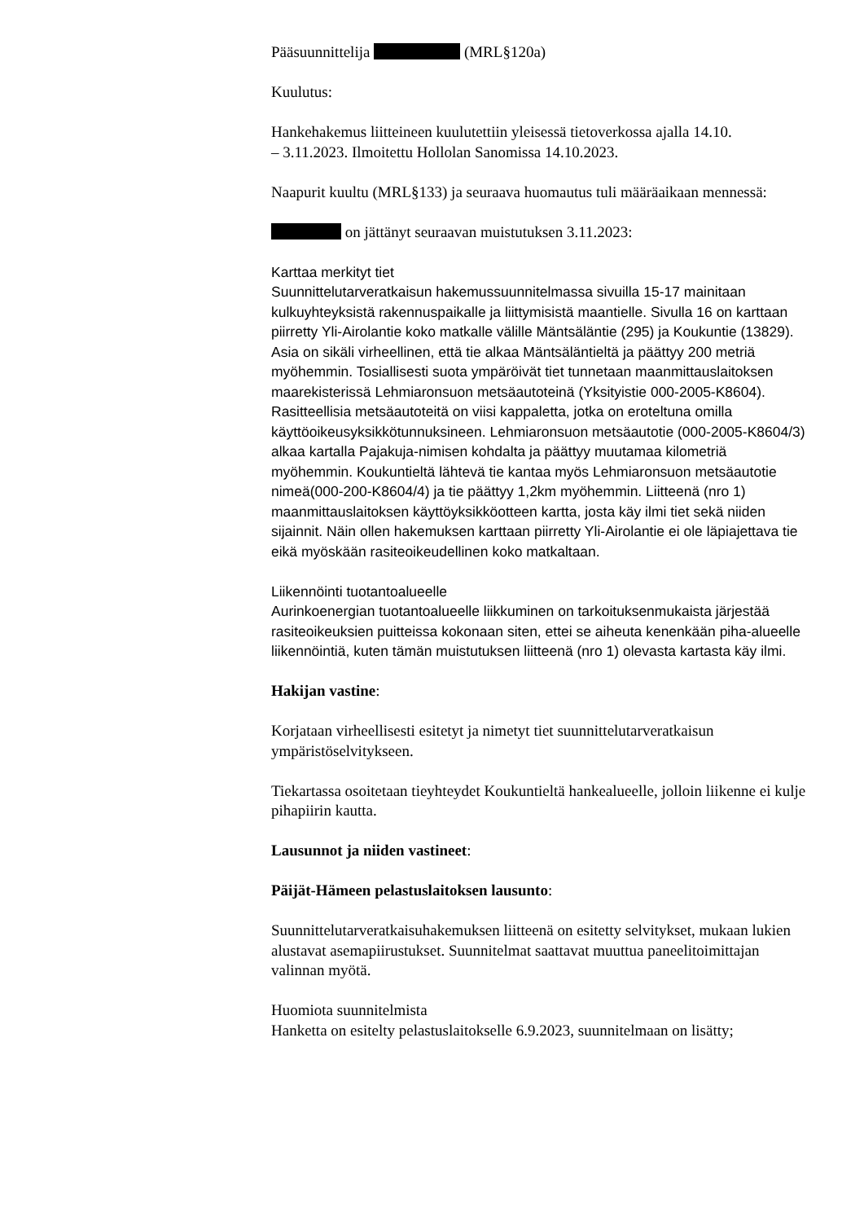Pääsuunnittelija (MRL§120a)
Kuulutus:
Hankehakemus liitteineen kuulutettiin yleisessä tietoverkossa ajalla 14.10.
– 3.11.2023. Ilmoitettu Hollolan Sanomissa 14.10.2023.
Naapurit kuultu (MRL§133) ja seuraava huomautus tuli määräaikaan mennessä:
on jättänyt seuraavan muistutuksen 3.11.2023:
Karttaa merkityt tiet
Suunnittelutarveratkaisun hakemussuunnitelmassa sivuilla 15-17 mainitaan kulkuyhteyksistä rakennuspaikalle ja liittymisistä maantielle. Sivulla 16 on karttaan piirretty Yli-Airolantie koko matkalle välille Mäntsäläntie (295) ja Koukuntie (13829). Asia on sikäli virheellinen, että tie alkaa Mäntsäläntieltä ja päättyy 200 metriä myöhemmin. Tosiallisesti suota ympäröivät tiet tunnetaan maanmittauslaitoksen maarekisterissä Lehmiaronsuon metsäautoteinä (Yksityistie 000-2005-K8604). Rasitteellisia metsäautoteitä on viisi kappaletta, jotka on eroteltuna omilla käyttöoikeusyksikkötunnuksineen. Lehmiaronsuon metsäautotie (000-2005-K8604/3) alkaa kartalla Pajakuja-nimisen kohdalta ja päättyy muutamaa kilometriä myöhemmin. Koukuntieltä lähtevä tie kantaa myös Lehmiaronsuon metsäautotie nimeä(000-200-K8604/4) ja tie päättyy 1,2km myöhemmin. Liitteenä (nro 1) maanmittauslaitoksen käyttöyksikköotteen kartta, josta käy ilmi tiet sekä niiden sijainnit. Näin ollen hakemuksen karttaan piirretty Yli-Airolantie ei ole läpiajettava tie eikä myöskään rasiteoikeudellinen koko matkaltaan.
Liikennöinti tuotantoalueelle
Aurinkoenergian tuotantoalueelle liikkuminen on tarkoituksenmukaista järjestää rasiteoikeuksien puitteissa kokonaan siten, ettei se aiheuta kenenkään piha-alueelle liikennöintiä, kuten tämän muistutuksen liitteenä (nro 1) olevasta kartasta käy ilmi.
Hakijan vastine:
Korjataan virheellisesti esitetyt ja nimetyt tiet suunnittelutarveratkaisun ympäristöselvitykseen.
Tiekartassa osoitetaan tieyhteydet Koukuntieltä hankealueelle, jolloin liikenne ei kulje pihapiirin kautta.
Lausunnot ja niiden vastineet:
Päijät-Hämeen pelastuslaitoksen lausunto:
Suunnittelutarveratkaisuhakemuksen liitteenä on esitetty selvitykset, mukaan lukien alustavat asemapiirustukset. Suunnitelmat saattavat muuttua paneelitoimittajan valinnan myötä.
Huomiota suunnitelmista
Hanketta on esitelty pelastuslaitokselle 6.9.2023, suunnitelmaan on lisätty;